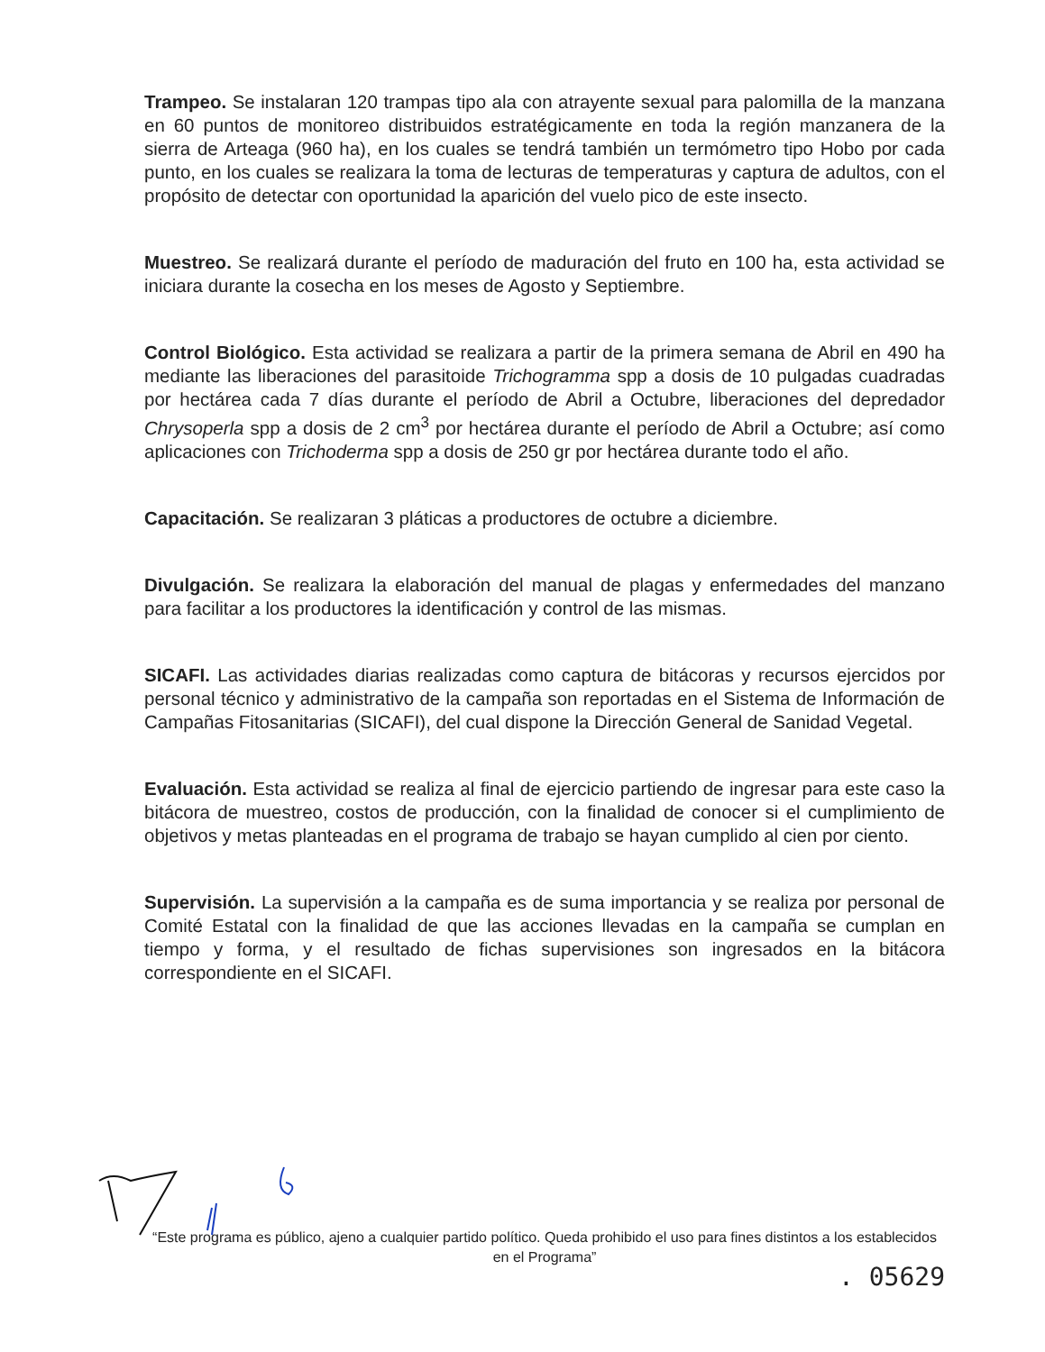Trampeo. Se instalaran 120 trampas tipo ala con atrayente sexual para palomilla de la manzana en 60 puntos de monitoreo distribuidos estratégicamente en toda la región manzanera de la sierra de Arteaga (960 ha), en los cuales se tendrá también un termómetro tipo Hobo por cada punto, en los cuales se realizara la toma de lecturas de temperaturas y captura de adultos, con el propósito de detectar con oportunidad la aparición del vuelo pico de este insecto.
Muestreo. Se realizará durante el período de maduración del fruto en 100 ha, esta actividad se iniciara durante la cosecha en los meses de Agosto y Septiembre.
Control Biológico. Esta actividad se realizara a partir de la primera semana de Abril en 490 ha mediante las liberaciones del parasitoide Trichogramma spp a dosis de 10 pulgadas cuadradas por hectárea cada 7 días durante el período de Abril a Octubre, liberaciones del depredador Chrysoperla spp a dosis de 2 cm<sup>3</sup> por hectárea durante el período de Abril a Octubre; así como aplicaciones con Trichoderma spp a dosis de 250 gr por hectárea durante todo el año.
Capacitación. Se realizaran 3 pláticas a productores de octubre a diciembre.
Divulgación. Se realizara la elaboración del manual de plagas y enfermedades del manzano para facilitar a los productores la identificación y control de las mismas.
SICAFI. Las actividades diarias realizadas como captura de bitácoras y recursos ejercidos por personal técnico y administrativo de la campaña son reportadas en el Sistema de Información de Campañas Fitosanitarias (SICAFI), del cual dispone la Dirección General de Sanidad Vegetal.
Evaluación. Esta actividad se realiza al final de ejercicio partiendo de ingresar para este caso la bitácora de muestreo, costos de producción, con la finalidad de conocer si el cumplimiento de objetivos y metas planteadas en el programa de trabajo se hayan cumplido al cien por ciento.
Supervisión. La supervisión a la campaña es de suma importancia y se realiza por personal de Comité Estatal con la finalidad de que las acciones llevadas en la campaña se cumplan en tiempo y forma, y el resultado de fichas supervisiones son ingresados en la bitácora correspondiente en el SICAFI.
“Este programa es público, ajeno a cualquier partido político. Queda prohibido el uso para fines distintos a los establecidos en el Programa”
. 05629